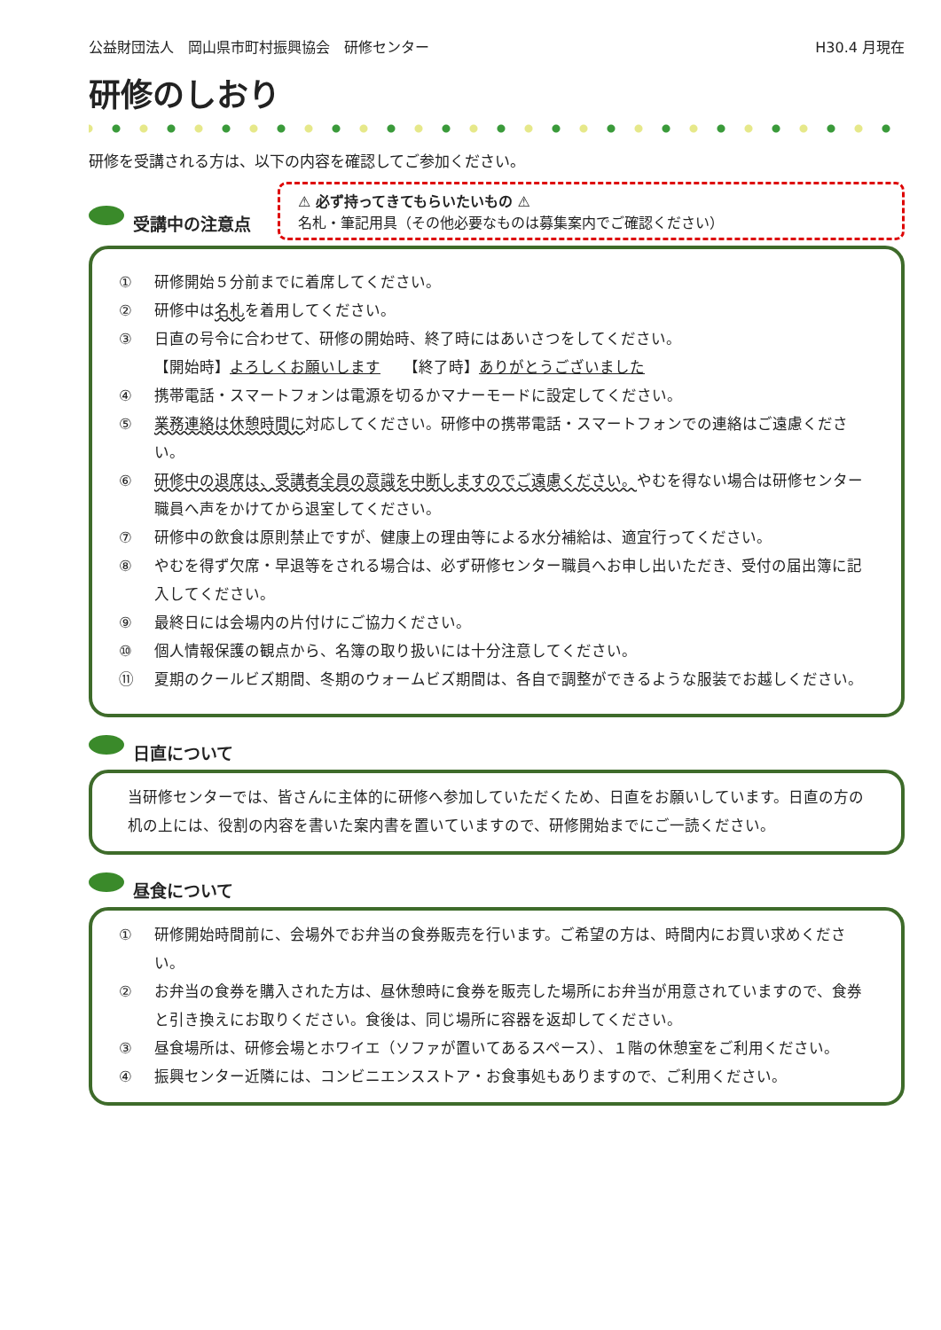公益財団法人　岡山県市町村振興協会　研修センター H30.4 月現在
研修のしおり
研修を受講される方は、以下の内容を確認してご参加ください。
受講中の注意点
⚠ 必ず持ってきてもらいたいもの ⚠
名札・筆記用具（その他必要なものは募集案内でご確認ください）
① 研修開始５分前までに着席してください。
② 研修中は名札を着用してください。
③ 日直の号令に合わせて、研修の開始時、終了時にはあいさつをしてください。
【開始時】よろしくお願いします　　【終了時】ありがとうございました
④ 携帯電話・スマートフォンは電源を切るかマナーモードに設定してください。
⑤ 業務連絡は休憩時間に対応してください。研修中の携帯電話・スマートフォンでの連絡はご遠慮ください。
⑥ 研修中の退席は、受講者全員の意識を中断しますのでご遠慮ください。やむを得ない場合は研修センター職員へ声をかけてから退室してください。
⑦ 研修中の飲食は原則禁止ですが、健康上の理由等による水分補給は、適宜行ってください。
⑧ やむを得ず欠席・早退等をされる場合は、必ず研修センター職員へお申し出いただき、受付の届出簿に記入してください。
⑨ 最終日には会場内の片付けにご協力ください。
⑩ 個人情報保護の観点から、名簿の取り扱いには十分注意してください。
⑪ 夏期のクールビズ期間、冬期のウォームビズ期間は、各自で調整ができるような服装でお越しください。
日直について
当研修センターでは、皆さんに主体的に研修へ参加していただくため、日直をお願いしています。日直の方の机の上には、役割の内容を書いた案内書を置いていますので、研修開始までにご一読ください。
昼食について
① 研修開始時間前に、会場外でお弁当の食券販売を行います。ご希望の方は、時間内にお買い求めください。
② お弁当の食券を購入された方は、昼休憩時に食券を販売した場所にお弁当が用意されていますので、食券と引き換えにお取りください。食後は、同じ場所に容器を返却してください。
③ 昼食場所は、研修会場とホワイエ（ソファが置いてあるスペース）、１階の休憩室をご利用ください。
④ 振興センター近隣には、コンビニエンスストア・お食事処もありますので、ご利用ください。